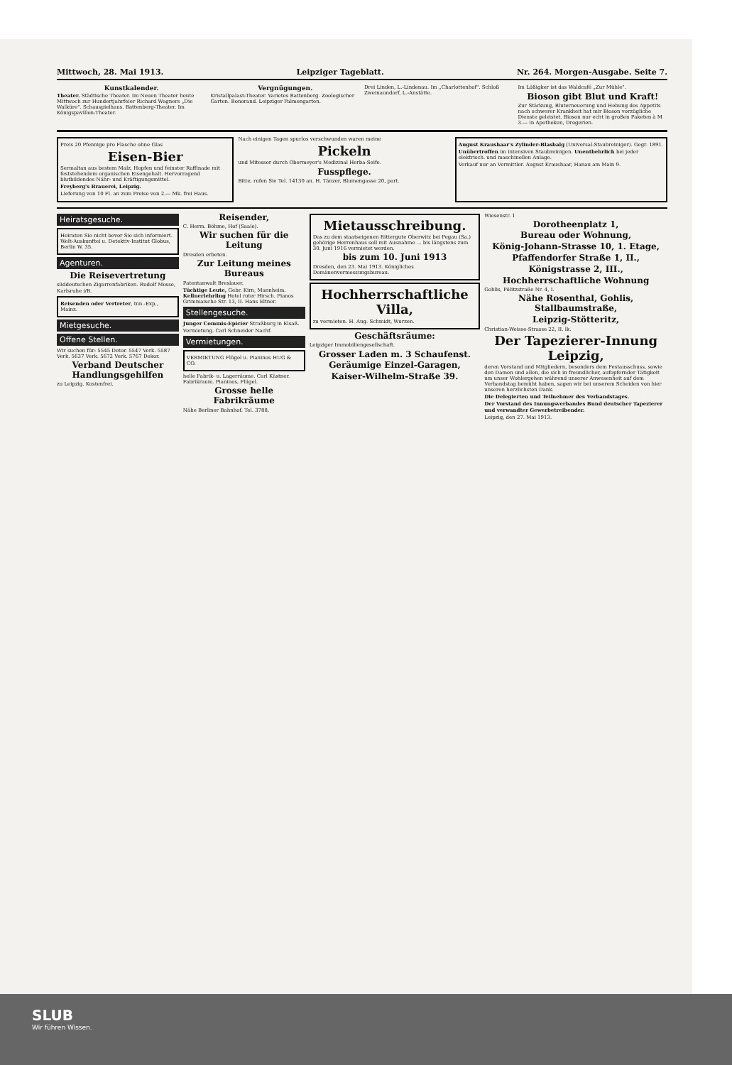Mittwoch, 28. Mai 1913. Leipziger Tageblatt. Nr. 264. Morgen-Ausgabe. Seite 7.
Kunstkalender.
Theater. Städtische Theater. Im Neuen Theater heute Mittwoch zur Hundertjahrfeier Richard Wagners „Die Walküre". Schauspielhaus. Battenberg-Theater. Im Königspavillon-Theater.
Vergnügungen.
Kristallpalast-Theater. Varietes Battenberg. Zoologischer Garten. Bonorand. Leipziger Palmengarten.
Drei Linden, L.-Lindenau. Im „Charlottenhof". Schloß Zweinaundorf, L.-Anstätte.
Im Lößigker ist das Waldcafé „Zur Mühle".
Bioson gibt Blut und Kraft!
Zur Stärkung, Bluterneuerung und Hebung des Appetits nach schwerer Krankheit hat mir Bioson vorzügliche Dienste geleistet. Bioson nur echt in großen Paketen à M 3.— in Apotheken, Drogerien.
Preis 20 Pfennige pro Flasche ohne Glas
Eisen-Bier
Sermaltan aus bestem Malz, Hopfen und feinster Raffinade mit feststehendem organischen Eisengehalt. Hervorragend blutbildendes Nähr- und Kräftigungsmittel.
Freyberg's Brauerei, Leipzig.
Lieferung von 10 Fl. an zum Preise von 2.— Mk. frei Haus.
Nach einigen Tagen spurlos verschwunden waren meine
Pickeln
und Mitesser durch Obermeyer's Medizinal Herba-Seife.
Fusspflege.
Bitte, rufen Sie Tel. 14130 an. H. Tänzer, Blumengasse 20, part.
August Kraushaar's Zylinder-Blasbalg (Universal-Staubreiniger). Gegr. 1891.
Unübertroffen im intensiven Staubreinigen. Unentbehrlich bei jeder elektrisch. und maschinellen Anlage.
Verkauf nur an Vermittler. August Kraushaar, Hanau am Main 9.
Heiratsgesuche.
Heiraten Sie nicht bevor Sie sich informiert. Welt-Auskunftei u. Detektiv-Institut Globus, Berlin W. 35.
Agenturen.
Die Reisevertretung
süddeutschen Zigarrenfabriken. Rudolf Mosse, Karlsruhe i/B.
Reisenden oder Vertreter, Inn.-Exp., Mainz.
Mietgesuche.
Offene Stellen.
Wir suchen für: 5545 Detor. 5547 Verk. 5587 Verk. 5637 Verk. 5672 Verk. 5767 Dekor.
Verband Deutscher Handlungsgehilfen
zu Leipzig. Kostenfrei.
Reisender,
C. Herm. Böhme, Hof (Saale).
Wir suchen für die Leitung
Dresden erbeten.
Zur Leitung meines Bureaus
Patentanwalt Breslauer.
Tüchtige Leute, Gebr. Kirn, Mannheim. Kellnerlehrling Hotel roter Hirsch. Pianos Grimmaische Str. 13, II. Hans Eltner.
Stellengesuche.
Junger Commis-Epicier Straßburg in Elsaß.
Vermietung. Carl Schneider Nachf.
Vermietungen.
VERMIETUNG Flügel u. Pianinos HUG & CO.
helle Fabrik- u. Lagerräume. Carl Kästner. Fabrikraum. Pianinos, Flügel.
Grosse helle Fabrikräume
Nähe Berliner Bahnhof. Tel. 3788.
Mietausschreibung.
Das zu dem staatseigenen Rittergute Oberwitz bei Pegau (Sa.) gehörige Herrenhaus soll mit Ausnahme ... bis längstens zum 30. Juni 1916 vermietet werden.
bis zum 10. Juni 1913
Dresden, den 23. Mai 1913. Königliches Domänenvermessungsbureau.
Hochherrschaftliche Villa,
zu vermieten. H. Aug. Schmidt, Wurzen.
Geschäftsräume:
Leipziger Immobiliengesellschaft.
Grosser Laden m. 3 Schaufenst.
Geräumige Einzel-Garagen,
Kaiser-Wilhelm-Straße 39.
Wiesenstr. 1
Dorotheenplatz 1,
Bureau oder Wohnung,
König-Johann-Strasse 10, 1. Etage,
Pfaffendorfer Straße 1, II.,
Königstrasse 2, III.,
Hochherrschaftliche Wohnung
Gohlis, Pölitzstraße Nr. 4, I.
Nähe Rosenthal, Gohlis, Stallbaumstraße,
Leipzig-Stötteritz,
Christian-Weisse-Strasse 22, II. lk.
Der Tapezierer-Innung Leipzig,
deren Vorstand und Mitgliedern, besonders dem Festausschuss, sowie den Damen und allen, die sich in freundlicher, aufopfernder Tätigkeit um unser Wohlergehen während unserer Anwesenheit auf dem Verbandstag bemüht haben, sagen wir bei unserem Scheiden von hier unseren herzlichsten Dank.
Die Delegierten und Teilnehmer des Verbandstages.
Der Vorstand des Innungsverbandes Bund deutscher Tapezierer und verwandter Gewerbetreibender.
Leipzig, den 27. Mai 1913.
SLUB
Wir führen Wissen.